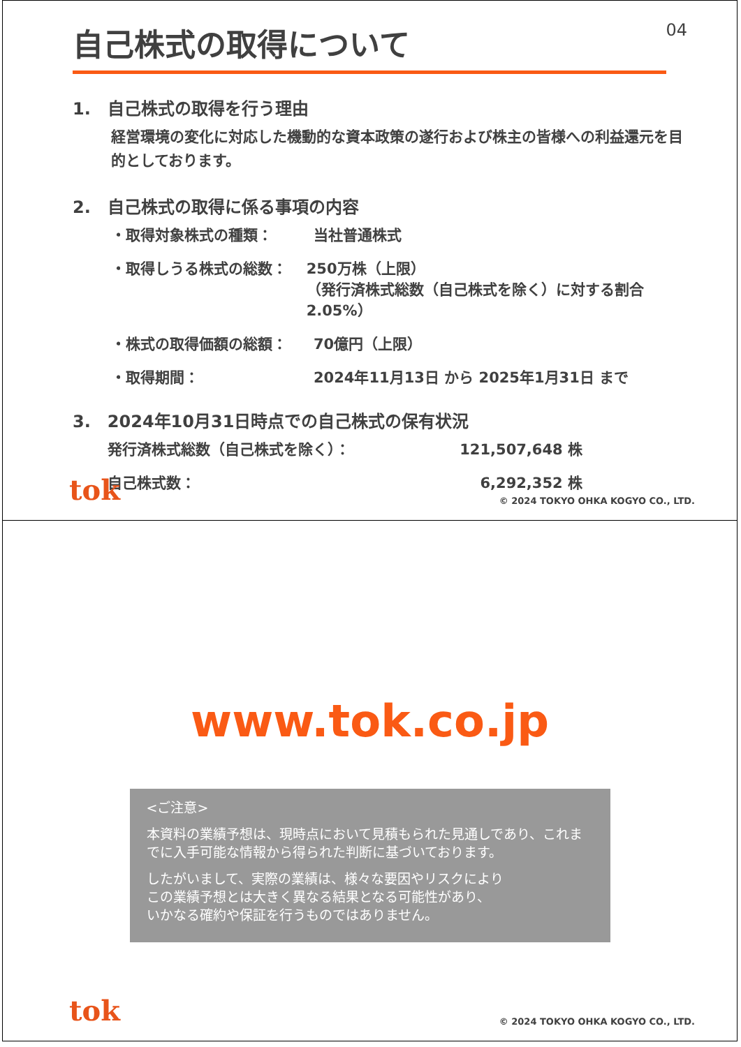自己株式の取得について 04
1.　自己株式の取得を行う理由
経営環境の変化に対応した機動的な資本政策の遂行および株主の皆様への利益還元を目的としております。
2.　自己株式の取得に係る事項の内容
・取得対象株式の種類： 当社普通株式
・取得しうる株式の総数： 250万株（上限）
（発行済株式総数（自己株式を除く）に対する割合2.05%）
・株式の取得価額の総額： 70億円（上限）
・取得期間： 2024年11月13日 から 2025年1月31日 まで
3.　2024年10月31日時点での自己株式の保有状況
発行済株式総数（自己株式を除く）： 121,507,648 株
自己株式数： 6,292,352 株
tok © 2024 TOKYO OHKA KOGYO CO., LTD.
www.tok.co.jp
<ご注意>
本資料の業績予想は、現時点において見積もられた見通しであり、これまでに入手可能な情報から得られた判断に基づいております。
したがいまして、実際の業績は、様々な要因やリスクにより
この業績予想とは大きく異なる結果となる可能性があり、
いかなる確約や保証を行うものではありません。
tok © 2024 TOKYO OHKA KOGYO CO., LTD.